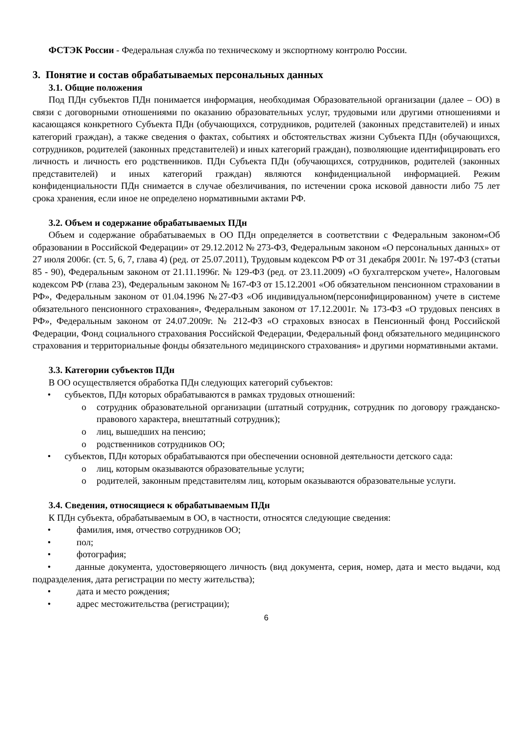ФСТЭК России - Федеральная служба по техническому и экспортному контролю России.
3. Понятие и состав обрабатываемых персональных данных
3.1. Общие положения
Под ПДн субъектов ПДн понимается информация, необходимая Образовательной организации (далее – ОО) в связи с договорными отношениями по оказанию образовательных услуг, трудовыми или другими отношениями и касающаяся конкретного Субъекта ПДн (обучающихся, сотрудников, родителей (законных представителей) и иных категорий граждан), а также сведения о фактах, событиях и обстоятельствах жизни Субъекта ПДн (обучающихся, сотрудников, родителей (законных представителей) и иных категорий граждан), позволяющие идентифицировать его личность и личность его родственников. ПДн Субъекта ПДн (обучающихся, сотрудников, родителей (законных представителей) и иных категорий граждан) являются конфиденциальной информацией. Режим конфиденциальности ПДн снимается в случае обезличивания, по истечении срока исковой давности либо 75 лет срока хранения, если иное не определено нормативными актами РФ.
3.2. Объем и содержание обрабатываемых ПДн
Объем и содержание обрабатываемых в ОО ПДн определяется в соответствии с Федеральным законом«Об образовании в Российской Федерации» от 29.12.2012 № 273-ФЗ, Федеральным законом «О персональных данных» от 27 июля 2006г. (ст. 5, 6, 7, глава 4) (ред. от 25.07.2011), Трудовым кодексом РФ от 31 декабря 2001г. № 197-ФЗ (статьи 85 - 90), Федеральным законом от 21.11.1996г. № 129-ФЗ (ред. от 23.11.2009) «О бухгалтерском учете», Налоговым кодексом РФ (глава 23), Федеральным законом № 167-ФЗ от 15.12.2001 «Об обязательном пенсионном страховании в РФ», Федеральным законом от 01.04.1996 №27-ФЗ «Об индивидуальном(персонифицированном) учете в системе обязательного пенсионного страхования», Федеральным законом от 17.12.2001г. № 173-ФЗ «О трудовых пенсиях в РФ», Федеральным законом от 24.07.2009г. № 212-ФЗ «О страховых взносах в Пенсионный фонд Российской Федерации, Фонд социального страхования Российской Федерации, Федеральный фонд обязательного медицинского страхования и территориальные фонды обязательного медицинского страхования» и другими нормативными актами.
3.3. Категории субъектов ПДн
В ОО осуществляется обработка ПДн следующих категорий субъектов:
• субъектов, ПДн которых обрабатываются в рамках трудовых отношений:
o сотрудник образовательной организации (штатный сотрудник, сотрудник по договору гражданско-правового характера, внештатный сотрудник);
o лиц, вышедших на пенсию;
o родственников сотрудников ОО;
• субъектов, ПДн которых обрабатываются при обеспечении основной деятельности детского сада:
o лиц, которым оказываются образовательные услуги;
o родителей, законным представителям лиц, которым оказываются образовательные услуги.
3.4. Сведения, относящиеся к обрабатываемым ПДн
К ПДн субъекта, обрабатываемым в ОО, в частности, относятся следующие сведения:
• фамилия, имя, отчество сотрудников ОО;
• пол;
• фотография;
• данные документа, удостоверяющего личность (вид документа, серия, номер, дата и место выдачи, код подразделения, дата регистрации по месту жительства);
• дата и место рождения;
• адрес местожительства (регистрации);
6